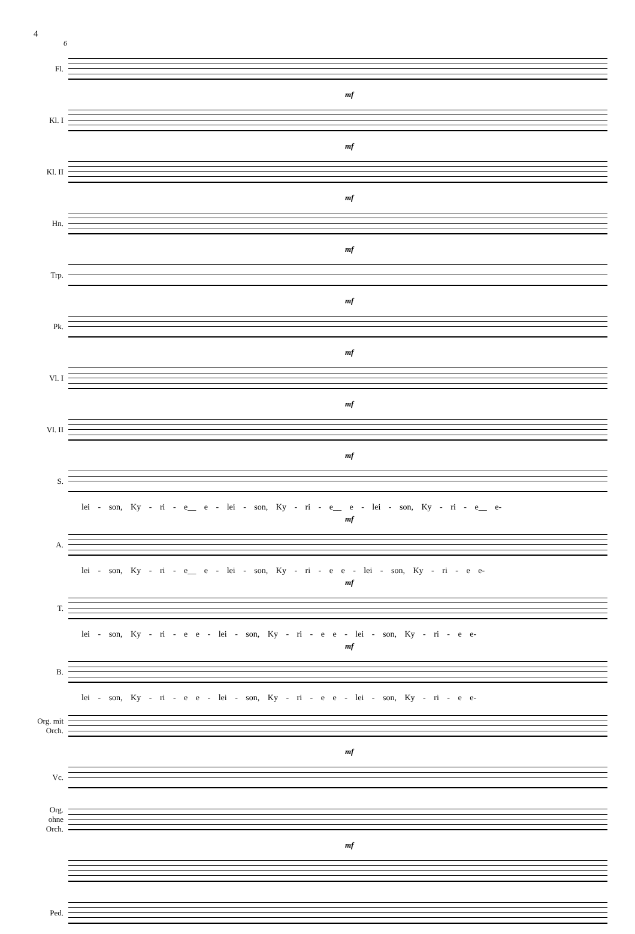4
6
Fl.
mf
Kl. I
mf
Kl. II
mf
Hn.
mf
Trp.
mf
Pk.
mf
Vl. I
mf
Vl. II
mf
S.
lei - son, Ky - ri - e__ e - lei - son, Ky - ri - e__ e - lei - son, Ky - ri - e__ e-
mf
A.
lei - son, Ky - ri - e__ e - lei - son, Ky - ri - e e - lei - son, Ky - ri - e e-
mf
T.
lei - son, Ky - ri - e e - lei - son, Ky - ri - e e - lei - son, Ky - ri - e e-
mf
B.
lei - son, Ky - ri - e e - lei - son, Ky - ri - e e - lei - son, Ky - ri - e e-
Org. mit Orch.
mf
Vc.
Org. ohne Orch.
mf
Ped.